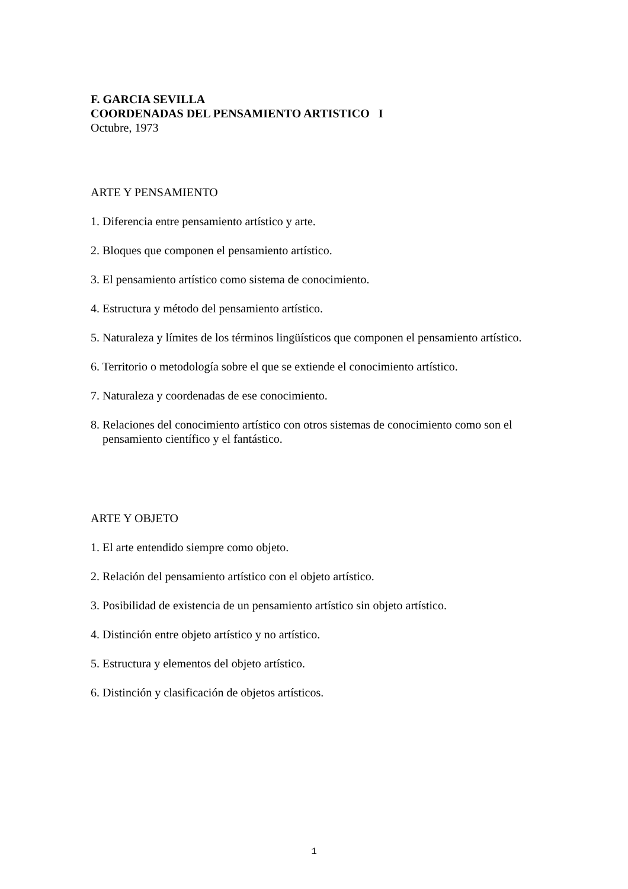F. GARCIA SEVILLA
COORDENADAS DEL PENSAMIENTO ARTISTICO I
Octubre, 1973
ARTE Y PENSAMIENTO
1. Diferencia entre pensamiento artístico y arte.
2. Bloques que componen el pensamiento artístico.
3. El pensamiento artístico como sistema de conocimiento.
4. Estructura y método del pensamiento artístico.
5. Naturaleza y límites de los términos lingüísticos que componen el pensamiento artístico.
6. Territorio o metodología sobre el que se extiende el conocimiento artístico.
7. Naturaleza y coordenadas de ese conocimiento.
8. Relaciones del conocimiento artístico con otros sistemas de conocimiento como son el pensamiento científico y el fantástico.
ARTE Y OBJETO
1. El arte entendido siempre como objeto.
2. Relación del pensamiento artístico con el objeto artístico.
3. Posibilidad de existencia de un pensamiento artístico sin objeto artístico.
4. Distinción entre objeto artístico y no artístico.
5. Estructura y elementos del objeto artístico.
6. Distinción y clasificación de objetos artísticos.
1